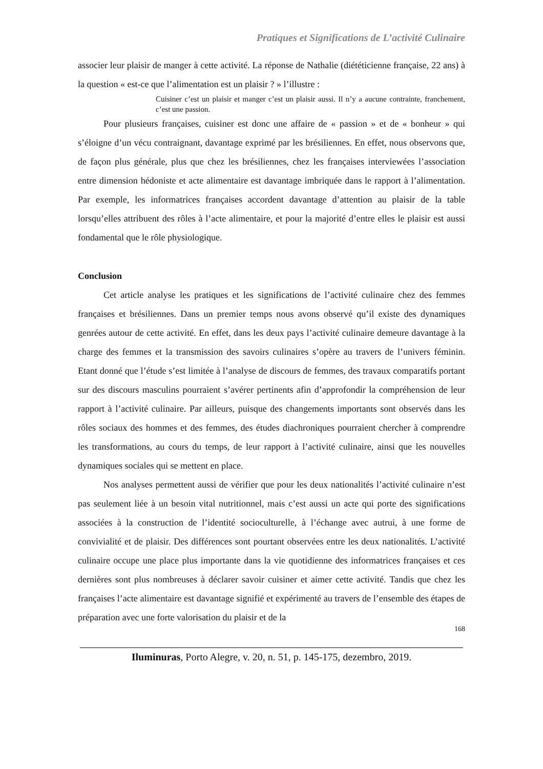Pratiques et Significations de L’activité Culinaire
associer leur plaisir de manger à cette activité. La réponse de Nathalie (diététicienne française, 22 ans) à la question « est-ce que l’alimentation est un plaisir ? » l’illustre :
Cuisiner c’est un plaisir et manger c’est un plaisir aussi. Il n’y a aucune contrainte, franchement, c’est une passion.
Pour plusieurs françaises, cuisiner est donc une affaire de « passion » et de « bonheur » qui s’éloigne d’un vécu contraignant, davantage exprimé par les brésiliennes. En effet, nous observons que, de façon plus générale, plus que chez les brésiliennes, chez les françaises interviewées l’association entre dimension hédoniste et acte alimentaire est davantage imbriquée dans le rapport à l’alimentation. Par exemple, les informatrices françaises accordent davantage d’attention au plaisir de la table lorsqu’elles attribuent des rôles à l’acte alimentaire, et pour la majorité d’entre elles le plaisir est aussi fondamental que le rôle physiologique.
Conclusion
Cet article analyse les pratiques et les significations de l’activité culinaire chez des femmes françaises et brésiliennes. Dans un premier temps nous avons observé qu’il existe des dynamiques genrées autour de cette activité. En effet, dans les deux pays l’activité culinaire demeure davantage à la charge des femmes et la transmission des savoirs culinaires s’opère au travers de l’univers féminin. Etant donné que l’étude s’est limitée à l’analyse de discours de femmes, des travaux comparatifs portant sur des discours masculins pourraient s’avérer pertinents afin d’approfondir la compréhension de leur rapport à l’activité culinaire. Par ailleurs, puisque des changements importants sont observés dans les rôles sociaux des hommes et des femmes, des études diachroniques pourraient chercher à comprendre les transformations, au cours du temps, de leur rapport à l’activité culinaire, ainsi que les nouvelles dynamiques sociales qui se mettent en place.
Nos analyses permettent aussi de vérifier que pour les deux nationalités l’activité culinaire n’est pas seulement liée à un besoin vital nutritionnel, mais c’est aussi un acte qui porte des significations associées à la construction de l’identité socioculturelle, à l’échange avec autrui, à une forme de convivialité et de plaisir. Des différences sont pourtant observées entre les deux nationalités. L’activité culinaire occupe une place plus importante dans la vie quotidienne des informatrices françaises et ces dernières sont plus nombreuses à déclarer savoir cuisiner et aimer cette activité. Tandis que chez les françaises l’acte alimentaire est davantage signifié et expérimenté au travers de l’ensemble des étapes de préparation avec une forte valorisation du plaisir et de la
168
Iluminuras, Porto Alegre, v. 20, n. 51, p. 145-175, dezembro, 2019.